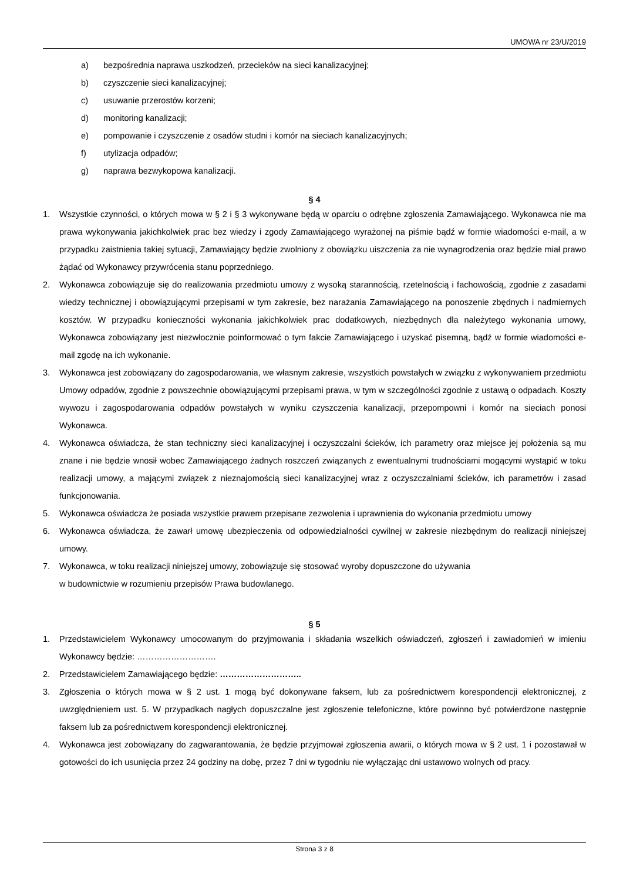UMOWA nr 23/U/2019
a) bezpośrednia naprawa uszkodzeń, przecieków na sieci kanalizacyjnej;
b) czyszczenie sieci kanalizacyjnej;
c) usuwanie przerostów korzeni;
d) monitoring kanalizacji;
e) pompowanie i czyszczenie z osadów studni i komór na sieciach kanalizacyjnych;
f) utylizacja odpadów;
g) naprawa bezwykopowa kanalizacji.
§ 4
1. Wszystkie czynności, o których mowa w § 2 i § 3 wykonywane będą w oparciu o odrębne zgłoszenia Zamawiającego. Wykonawca nie ma prawa wykonywania jakichkolwiek prac bez wiedzy i zgody Zamawiającego wyrażonej na piśmie bądź w formie wiadomości e-mail, a w przypadku zaistnienia takiej sytuacji, Zamawiający będzie zwolniony z obowiązku uiszczenia za nie wynagrodzenia oraz będzie miał prawo żądać od Wykonawcy przywrócenia stanu poprzedniego.
2. Wykonawca zobowiązuje się do realizowania przedmiotu umowy z wysoką starannością, rzetelnością i fachowością, zgodnie z zasadami wiedzy technicznej i obowiązującymi przepisami w tym zakresie, bez narażania Zamawiającego na ponoszenie zbędnych i nadmiernych kosztów. W przypadku konieczności wykonania jakichkolwiek prac dodatkowych, niezbędnych dla należytego wykonania umowy, Wykonawca zobowiązany jest niezwłocznie poinformować o tym fakcie Zamawiającego i uzyskać pisemną, bądź w formie wiadomości e-mail zgodę na ich wykonanie.
3. Wykonawca jest zobowiązany do zagospodarowania, we własnym zakresie, wszystkich powstałych w związku z wykonywaniem przedmiotu Umowy odpadów, zgodnie z powszechnie obowiązującymi przepisami prawa, w tym w szczególności zgodnie z ustawą o odpadach. Koszty wywozu i zagospodarowania odpadów powstałych w wyniku czyszczenia kanalizacji, przepompowni i komór na sieciach ponosi Wykonawca.
4. Wykonawca oświadcza, że stan techniczny sieci kanalizacyjnej i oczyszczalni ścieków, ich parametry oraz miejsce jej położenia są mu znane i nie będzie wnosił wobec Zamawiającego żadnych roszczeń związanych z ewentualnymi trudnościami mogącymi wystąpić w toku realizacji umowy, a mającymi związek z nieznajomością sieci kanalizacyjnej wraz z oczyszczalniami ścieków, ich parametrów i zasad funkcjonowania.
5. Wykonawca oświadcza że posiada wszystkie prawem przepisane zezwolenia i uprawnienia do wykonania przedmiotu umowy
6. Wykonawca oświadcza, że zawarł umowę ubezpieczenia od odpowiedzialności cywilnej w zakresie niezbędnym do realizacji niniejszej umowy.
7. Wykonawca, w toku realizacji niniejszej umowy, zobowiązuje się stosować wyroby dopuszczone do używania
w budownictwie w rozumieniu przepisów Prawa budowlanego.
§ 5
1. Przedstawicielem Wykonawcy umocowanym do przyjmowania i składania wszelkich oświadczeń, zgłoszeń i zawiadomień w imieniu Wykonawcy będzie: ……………………….
2. Przedstawicielem Zamawiającego będzie: ………………………..
3. Zgłoszenia o których mowa w § 2 ust. 1 mogą być dokonywane faksem, lub za pośrednictwem korespondencji elektronicznej, z uwzględnieniem ust. 5. W przypadkach nagłych dopuszczalne jest zgłoszenie telefoniczne, które powinno być potwierdzone następnie faksem lub za pośrednictwem korespondencji elektronicznej.
4. Wykonawca jest zobowiązany do zagwarantowania, że będzie przyjmował zgłoszenia awarii, o których mowa w § 2 ust. 1 i pozostawał w gotowości do ich usunięcia przez 24 godziny na dobę, przez 7 dni w tygodniu nie wyłączając dni ustawowo wolnych od pracy.
Strona 3 z 8